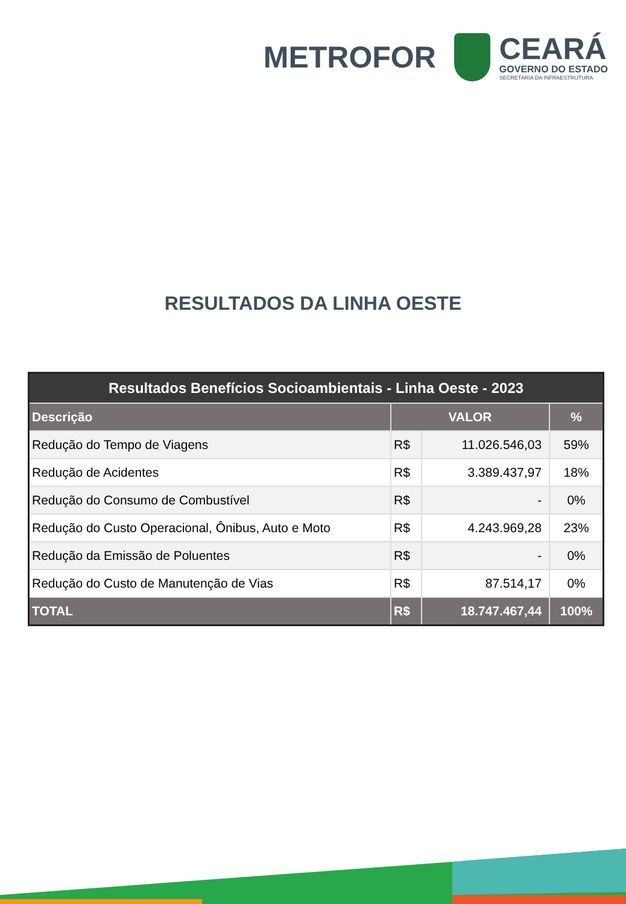METROFOR
CEARÁ
GOVERNO DO ESTADO
SECRETARIA DA INFRAESTRUTURA
RESULTADOS DA LINHA OESTE
| Resultados Benefícios Socioambientais - Linha Oeste - 2023 | | | |
| --- | --- | --- | --- |
| Descrição | VALOR | | % |
| Redução do Tempo de Viagens | R$ | 11.026.546,03 | 59% |
| Redução de Acidentes | R$ | 3.389.437,97 | 18% |
| Redução do Consumo de Combustível | R$ | - | 0% |
| Redução do Custo Operacional, Ônibus, Auto e Moto | R$ | 4.243.969,28 | 23% |
| Redução da Emissão de Poluentes | R$ | - | 0% |
| Redução do Custo de Manutenção de Vias | R$ | 87.514,17 | 0% |
| TOTAL | R$ | 18.747.467,44 | 100% |